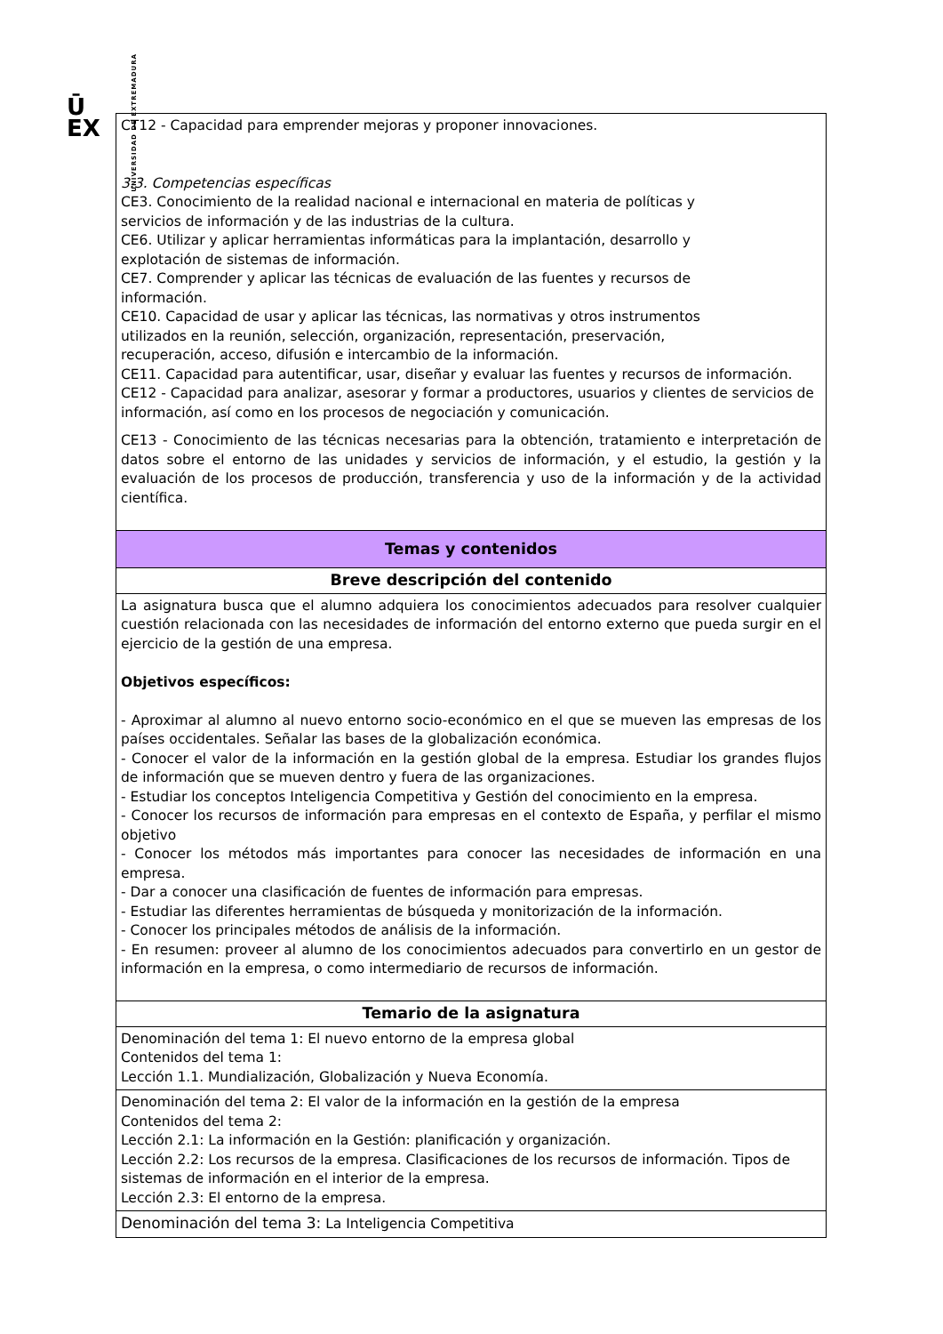Ū
EX
UNIVERSIDAD DE EXTREMADURA
| CT12 - Capacidad para emprender mejoras y proponer innovaciones. 3.3. Competencias específicas CE3. Conocimiento de la realidad nacional e internacional en materia de políticas y servicios de información y de las industrias de la cultura. CE6. Utilizar y aplicar herramientas informáticas para la implantación, desarrollo y explotación de sistemas de información. CE7. Comprender y aplicar las técnicas de evaluación de las fuentes y recursos de información. CE10. Capacidad de usar y aplicar las técnicas, las normativas y otros instrumentos utilizados en la reunión, selección, organización, representación, preservación, recuperación, acceso, difusión e intercambio de la información. CE11. Capacidad para autentificar, usar, diseñar y evaluar las fuentes y recursos de información. CE12 - Capacidad para analizar, asesorar y formar a productores, usuarios y clientes de servicios de información, así como en los procesos de negociación y comunicación. CE13 - Conocimiento de las técnicas necesarias para la obtención, tratamiento e interpretación de datos sobre el entorno de las unidades y servicios de información, y el estudio, la gestión y la evaluación de los procesos de producción, transferencia y uso de la información y de la actividad científica. |
| Temas y contenidos |
| Breve descripción del contenido |
| La asignatura busca que el alumno adquiera los conocimientos adecuados para resolver cualquier cuestión relacionada con las necesidades de información del entorno externo que pueda surgir en el ejercicio de la gestión de una empresa. Objetivos específicos: - Aproximar al alumno al nuevo entorno socio-económico en el que se mueven las empresas de los países occidentales. Señalar las bases de la globalización económica. - Conocer el valor de la información en la gestión global de la empresa. Estudiar los grandes flujos de información que se mueven dentro y fuera de las organizaciones. - Estudiar los conceptos Inteligencia Competitiva y Gestión del conocimiento en la empresa. - Conocer los recursos de información para empresas en el contexto de España, y perfilar el mismo objetivo - Conocer los métodos más importantes para conocer las necesidades de información en una empresa. - Dar a conocer una clasificación de fuentes de información para empresas. - Estudiar las diferentes herramientas de búsqueda y monitorización de la información. - Conocer los principales métodos de análisis de la información. - En resumen: proveer al alumno de los conocimientos adecuados para convertirlo en un gestor de información en la empresa, o como intermediario de recursos de información. |
| Temario de la asignatura |
| Denominación del tema 1: El nuevo entorno de la empresa global Contenidos del tema 1: Lección 1.1. Mundialización, Globalización y Nueva Economía. |
| Denominación del tema 2: El valor de la información en la gestión de la empresa Contenidos del tema 2: Lección 2.1: La información en la Gestión: planificación y organización. Lección 2.2: Los recursos de la empresa. Clasificaciones de los recursos de información. Tipos de sistemas de información en el interior de la empresa. Lección 2.3: El entorno de la empresa. |
| Denominación del tema 3: La Inteligencia Competitiva |